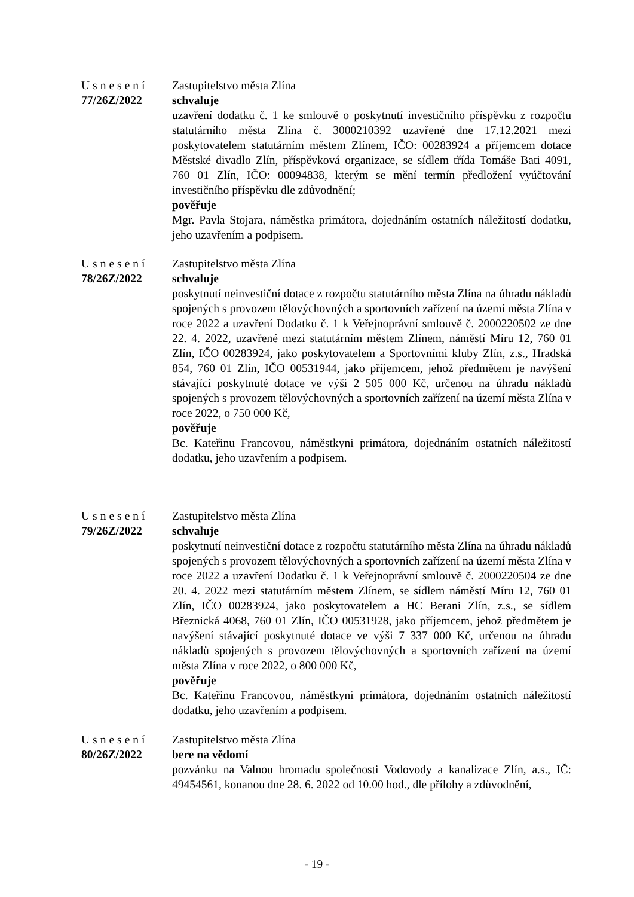Usnesení
77/26Z/2022
Zastupitelstvo města Zlína
schvaluje
uzavření dodatku č. 1 ke smlouvě o poskytnutí investičního příspěvku z rozpočtu statutárního města Zlína č. 3000210392 uzavřené dne 17.12.2021 mezi poskytovatelem statutárním městem Zlínem, IČO: 00283924 a příjemcem dotace Městské divadlo Zlín, příspěvková organizace, se sídlem třída Tomáše Bati 4091, 760 01 Zlín, IČO: 00094838, kterým se mění termín předložení vyúčtování investičního příspěvku dle zdůvodnění;
pověřuje
Mgr. Pavla Stojara, náměstka primátora, dojednáním ostatních náležitostí dodatku, jeho uzavřením a podpisem.
Usnesení
78/26Z/2022
Zastupitelstvo města Zlína
schvaluje
poskytnutí neinvestiční dotace z rozpočtu statutárního města Zlína na úhradu nákladů spojených s provozem tělovýchovných a sportovních zařízení na území města Zlína v roce 2022 a uzavření Dodatku č. 1 k Veřejnoprávní smlouvě č. 2000220502 ze dne 22. 4. 2022, uzavřené mezi statutárním městem Zlínem, náměstí Míru 12, 760 01 Zlín, IČO 00283924, jako poskytovatelem a Sportovními kluby Zlín, z.s., Hradská 854, 760 01 Zlín, IČO 00531944, jako příjemcem, jehož předmětem je navýšení stávající poskytnuté dotace ve výši 2 505 000 Kč, určenou na úhradu nákladů spojených s provozem tělovýchovných a sportovních zařízení na území města Zlína v roce 2022, o 750 000 Kč,
pověřuje
Bc. Kateřinu Francovou, náměstkyni primátora, dojednáním ostatních náležitostí dodatku, jeho uzavřením a podpisem.
Usnesení
79/26Z/2022
Zastupitelstvo města Zlína
schvaluje
poskytnutí neinvestiční dotace z rozpočtu statutárního města Zlína na úhradu nákladů spojených s provozem tělovýchovných a sportovních zařízení na území města Zlína v roce 2022 a uzavření Dodatku č. 1 k Veřejnoprávní smlouvě č. 2000220504 ze dne 20. 4. 2022 mezi statutárním městem Zlínem, se sídlem náměstí Míru 12, 760 01 Zlín, IČO 00283924, jako poskytovatelem a HC Berani Zlín, z.s., se sídlem Březnická 4068, 760 01 Zlín, IČO 00531928, jako příjemcem, jehož předmětem je navýšení stávající poskytnuté dotace ve výši 7 337 000 Kč, určenou na úhradu nákladů spojených s provozem tělovýchovných a sportovních zařízení na území města Zlína v roce 2022, o 800 000 Kč,
pověřuje
Bc. Kateřinu Francovou, náměstkyni primátora, dojednáním ostatních náležitostí dodatku, jeho uzavřením a podpisem.
Usnesení
80/26Z/2022
Zastupitelstvo města Zlína
bere na vědomí
pozvánku na Valnou hromadu společnosti Vodovody a kanalizace Zlín, a.s., IČ: 49454561, konanou dne 28. 6. 2022 od 10.00 hod., dle přílohy a zdůvodnění,
- 19 -